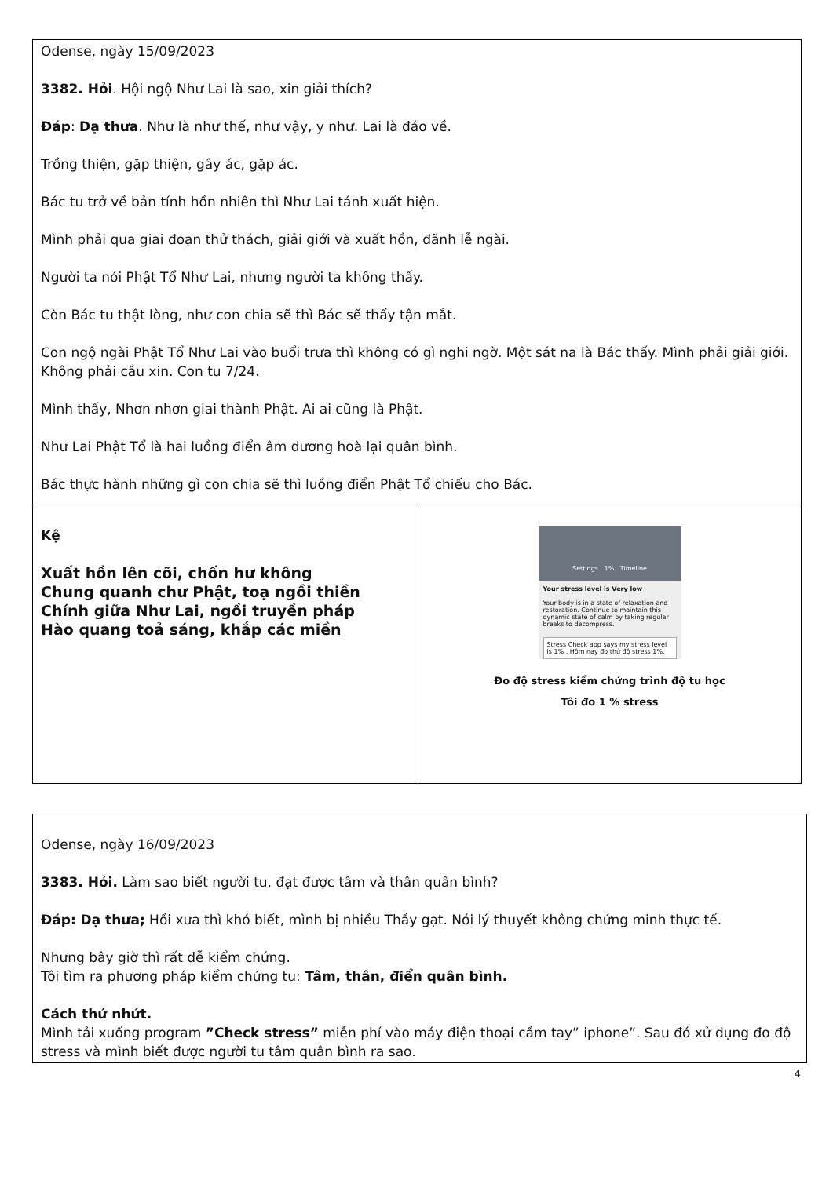| Odense, ngày 15/09/2023 3382. Hỏi . Hội ngộ Như Lai là sao, xin giải thích? Đáp : Dạ thưa . Như là như thế, như vậy, y như. Lai là đáo về. Trồng thiện, gặp thiện, gây ác, gặp ác. Bác tu trở về bản tính hồn nhiên thì Như Lai tánh xuất hiện. Mình phải qua giai đoạn thử thách, giải giới và xuất hồn, đãnh lễ ngài. Người ta nói Phật Tổ Như Lai, nhưng người ta không thấy. Còn Bác tu thật lòng, như con chia sẽ thì Bác sẽ thấy tận mắt. Con ngộ ngài Phật Tổ Như Lai vào buổi trưa thì không có gì nghi ngờ. Một sát na là Bác thấy. Mình phải giải giới. Không phải cầu xin. Con tu 7/24. Mình thấy, Nhơn nhơn giai thành Phật. Ai ai cũng là Phật. Như Lai Phật Tổ là hai luồng điển âm dương hoà lại quân bình. Bác thực hành những gì con chia sẽ thì luồng điển Phật Tổ chiếu cho Bác. | |
| Kệ Xuất hồn lên cõi, chốn hư không Chung quanh chư Phật, toạ ngồi thiền Chính giữa Như Lai, ngồi truyền pháp Hào quang toả sáng, khắp các miền | Settings 1% Timeline Your stress level is Very low Your body is in a state of relaxation and restoration. Continue to maintain this dynamic state of calm by taking regular breaks to decompress. Stress Check app says my stress level is 1% . Hôm nay đo thử độ stress 1%. Đo độ stress kiểm chứng trình độ tu học Tôi đo 1 % stress |
| Odense, ngày 16/09/2023 3383. Hỏi. Làm sao biết người tu, đạt được tâm và thân quân bình? Đáp: Dạ thưa; Hồi xưa thì khó biết, mình bị nhiều Thầy gạt. Nói lý thuyết không chứng minh thực tế. Nhưng bây giờ thì rất dễ kiểm chứng. Tôi tìm ra phương pháp kiểm chứng tu: Tâm, thân, điển quân bình. Cách thứ nhứt. Mình tải xuống program ”Check stress” miễn phí vào máy điện thoại cầm tay” iphone”. Sau đó xử dụng đo độ stress và mình biết được người tu tâm quân bình ra sao. |
4